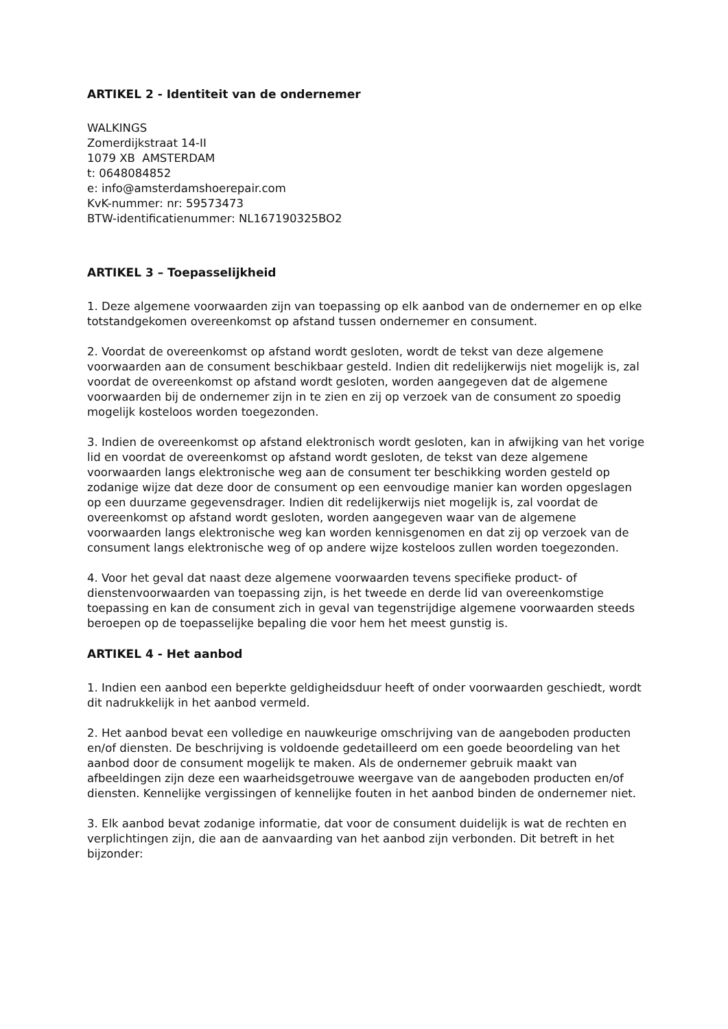ARTIKEL 2 - Identiteit van de ondernemer
WALKINGS
Zomerdijkstraat 14-II
1079 XB AMSTERDAM
t: 0648084852
e: info@amsterdamshoerepair.com
KvK-nummer: nr: 59573473
BTW-identificatienummer: NL167190325BO2
ARTIKEL 3 – Toepasselijkheid
1. Deze algemene voorwaarden zijn van toepassing op elk aanbod van de ondernemer en op elke totstandgekomen overeenkomst op afstand tussen ondernemer en consument.
2. Voordat de overeenkomst op afstand wordt gesloten, wordt de tekst van deze algemene voorwaarden aan de consument beschikbaar gesteld. Indien dit redelijkerwijs niet mogelijk is, zal voordat de overeenkomst op afstand wordt gesloten, worden aangegeven dat de algemene voorwaarden bij de ondernemer zijn in te zien en zij op verzoek van de consument zo spoedig mogelijk kosteloos worden toegezonden.
3. Indien de overeenkomst op afstand elektronisch wordt gesloten, kan in afwijking van het vorige lid en voordat de overeenkomst op afstand wordt gesloten, de tekst van deze algemene voorwaarden langs elektronische weg aan de consument ter beschikking worden gesteld op zodanige wijze dat deze door de consument op een eenvoudige manier kan worden opgeslagen op een duurzame gegevensdrager. Indien dit redelijkerwijs niet mogelijk is, zal voordat de overeenkomst op afstand wordt gesloten, worden aangegeven waar van de algemene voorwaarden langs elektronische weg kan worden kennisgenomen en dat zij op verzoek van de consument langs elektronische weg of op andere wijze kosteloos zullen worden toegezonden.
4. Voor het geval dat naast deze algemene voorwaarden tevens specifieke product- of dienstenvoorwaarden van toepassing zijn, is het tweede en derde lid van overeenkomstige toepassing en kan de consument zich in geval van tegenstrijdige algemene voorwaarden steeds beroepen op de toepasselijke bepaling die voor hem het meest gunstig is.
ARTIKEL 4 - Het aanbod
1. Indien een aanbod een beperkte geldigheidsduur heeft of onder voorwaarden geschiedt, wordt dit nadrukkelijk in het aanbod vermeld.
2. Het aanbod bevat een volledige en nauwkeurige omschrijving van de aangeboden producten en/of diensten. De beschrijving is voldoende gedetailleerd om een goede beoordeling van het aanbod door de consument mogelijk te maken. Als de ondernemer gebruik maakt van afbeeldingen zijn deze een waarheidsgetrouwe weergave van de aangeboden producten en/of diensten. Kennelijke vergissingen of kennelijke fouten in het aanbod binden de ondernemer niet.
3. Elk aanbod bevat zodanige informatie, dat voor de consument duidelijk is wat de rechten en verplichtingen zijn, die aan de aanvaarding van het aanbod zijn verbonden. Dit betreft in het bijzonder: